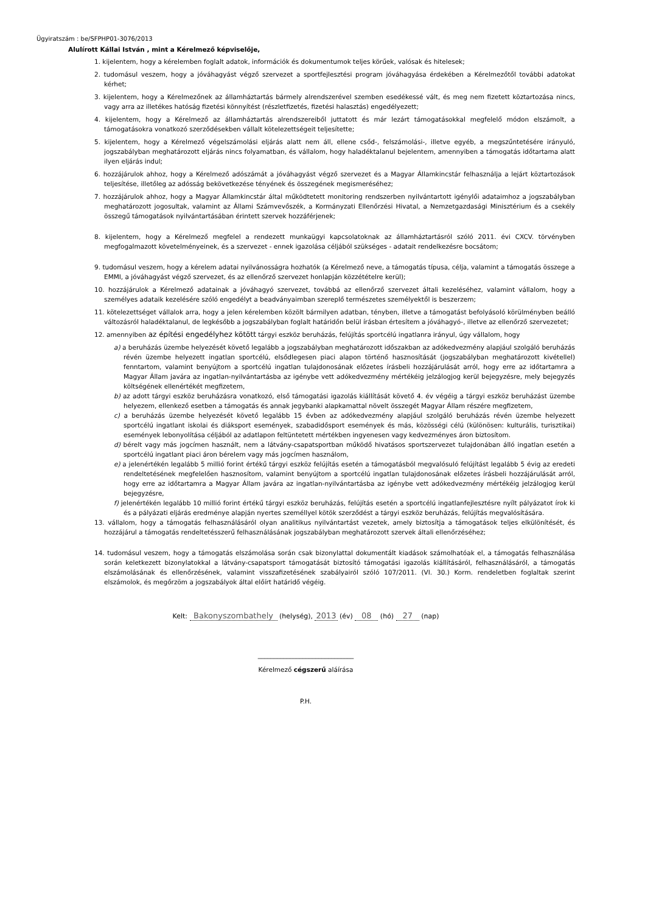Ügyiratszám : be/SFPHP01-3076/2013
Alulírott Kállai István , mint a Kérelmező képviselője,
1. kijelentem, hogy a kérelemben foglalt adatok, információk és dokumentumok teljes körűek, valósak és hitelesek;
2. tudomásul veszem, hogy a jóváhagyást végző szervezet a sportfejlesztési program jóváhagyása érdekében a Kérelmezőtől további adatokat kérhet;
3. kijelentem, hogy a Kérelmezőnek az államháztartás bármely alrendszerével szemben esedékessé vált, és meg nem fizetett köztartozása nincs, vagy arra az illetékes hatóság fizetési könnyítést (részletfizetés, fizetési halasztás) engedélyezett;
4. kijelentem, hogy a Kérelmező az államháztartás alrendszereiből juttatott és már lezárt támogatásokkal megfelelő módon elszámolt, a támogatásokra vonatkozó szerződésekben vállalt kötelezettségeit teljesítette;
5. kijelentem, hogy a Kérelmező végelszámolási eljárás alatt nem áll, ellene csőd-, felszámolási-, illetve egyéb, a megszűntetésére irányuló, jogszabályban meghatározott eljárás nincs folyamatban, és vállalom, hogy haladéktalanul bejelentem, amennyiben a támogatás időtartama alatt ilyen eljárás indul;
6. hozzájárulok ahhoz, hogy a Kérelmező adószámát a jóváhagyást végző szervezet és a Magyar Államkincstár felhasználja a lejárt köztartozások teljesítése, illetőleg az adósság bekövetkezése tényének és összegének megismeréséhez;
7. hozzájárulok ahhoz, hogy a Magyar Államkincstár által működtetett monitoring rendszerben nyilvántartott igénylői adataimhoz a jogszabályban meghatározott jogosultak, valamint az Állami Számvevőszék, a Kormányzati Ellenőrzési Hivatal, a Nemzetgazdasági Minisztérium és a csekély összegű támogatások nyilvántartásában érintett szervek hozzáférjenek;
8. kijelentem, hogy a Kérelmező megfelel a rendezett munkaügyi kapcsolatoknak az államháztartásról szóló 2011. évi CXCV. törvényben megfogalmazott követelményeinek, és a szervezet - ennek igazolása céljából szükséges - adatait rendelkezésre bocsátom;
9. tudomásul veszem, hogy a kérelem adatai nyilvánosságra hozhatók (a Kérelmező neve, a támogatás típusa, célja, valamint a támogatás összege a EMMI, a jóváhagyást végző szervezet, és az ellenőrző szervezet honlapján közzétételre kerül);
10. hozzájárulok a Kérelmező adatainak a jóváhagyó szervezet, továbbá az ellenőrző szervezet általi kezeléséhez, valamint vállalom, hogy a személyes adataik kezelésére szóló engedélyt a beadványaimban szereplő természetes személyektől is beszerzem;
11. kötelezettséget vállalok arra, hogy a jelen kérelemben közölt bármilyen adatban, tényben, illetve a támogatást befolyásoló körülményben beálló változásról haladéktalanul, de legkésőbb a jogszabályban foglalt határidőn belül írásban értesítem a jóváhagyó-, illetve az ellenőrző szervezetet;
12. amennyiben az építési engedélyhez kötött tárgyi eszköz beruházás, felújítás sportcélú ingatlanra irányul, úgy vállalom, hogy
a) a beruházás üzembe helyezését követő legalább a jogszabályban meghatározott időszakban az adókedvezmény alapjául szolgáló beruházás révén üzembe helyezett ingatlan sportcélú, elsődlegesen piaci alapon történő hasznosítását (jogszabályban meghatározott kivétellel) fenntartom, valamint benyújtom a sportcélú ingatlan tulajdonosának előzetes írásbeli hozzájárulását arról, hogy erre az időtartamra a Magyar Állam javára az ingatlan-nyilvántartásba az igénybe vett adókedvezmény mértékéig jelzálogjog kerül bejegyzésre, mely bejegyzés költségének ellenértékét megfizetem,
b) az adott tárgyi eszköz beruházásra vonatkozó, első támogatási igazolás kiállítását követő 4. év végéig a tárgyi eszköz beruházást üzembe helyezem, ellenkező esetben a támogatás és annak jegybanki alapkamattal növelt összegét Magyar Állam részére megfizetem,
c) a beruházás üzembe helyezését követő legalább 15 évben az adókedvezmény alapjául szolgáló beruházás révén üzembe helyezett sportcélú ingatlant iskolai és diáksport események, szabadidősport események és más, közösségi célú (különösen: kulturális, turisztikai) események lebonyolítása céljából az adatlapon feltüntetett mértékben ingyenesen vagy kedvezményes áron biztosítom.
d) bérelt vagy más jogcímen használt, nem a látvány-csapatsportban működő hivatásos sportszervezet tulajdonában álló ingatlan esetén a sportcélú ingatlant piaci áron bérelem vagy más jogcímen használom,
e) a jelenértékén legalább 5 millió forint értékű tárgyi eszköz felújítás esetén a támogatásból megvalósuló felújítást legalább 5 évig az eredeti rendeltetésének megfelelően hasznosítom, valamint benyújtom a sportcélú ingatlan tulajdonosának előzetes írásbeli hozzájárulását arról, hogy erre az időtartamra a Magyar Állam javára az ingatlan-nyilvántartásba az igénybe vett adókedvezmény mértékéig jelzálogjog kerül bejegyzésre,
f) jelenértékén legalább 10 millió forint értékű tárgyi eszköz beruházás, felújítás esetén a sportcélú ingatlanfejlesztésre nyílt pályázatot írok ki és a pályázati eljárás eredménye alapján nyertes személlyel kötök szerződést a tárgyi eszköz beruházás, felújítás megvalósítására.
13. vállalom, hogy a támogatás felhasználásáról olyan analitikus nyilvántartást vezetek, amely biztosítja a támogatások teljes elkülönítését, és hozzájárul a támogatás rendeltetésszerű felhasználásának jogszabályban meghatározott szervek általi ellenőrzéséhez;
14. tudomásul veszem, hogy a támogatás elszámolása során csak bizonylattal dokumentált kiadások számolhatóak el, a támogatás felhasználása során keletkezett bizonylatokkal a látvány-csapatsport támogatását biztosító támogatási igazolás kiállításáról, felhasználásáról, a támogatás elszámolásának és ellenőrzésének, valamint visszafizetésének szabályairól szóló 107/2011. (VI. 30.) Korm. rendeletben foglaltak szerint elszámolok, és megőrzöm a jogszabályok által előírt határidő végéig.
Kelt: Bakonyszombathely (helység), 2013 (év) 08 (hó) 27 (nap)
______________________________
Kérelmező cégszerű aláírása
P.H.